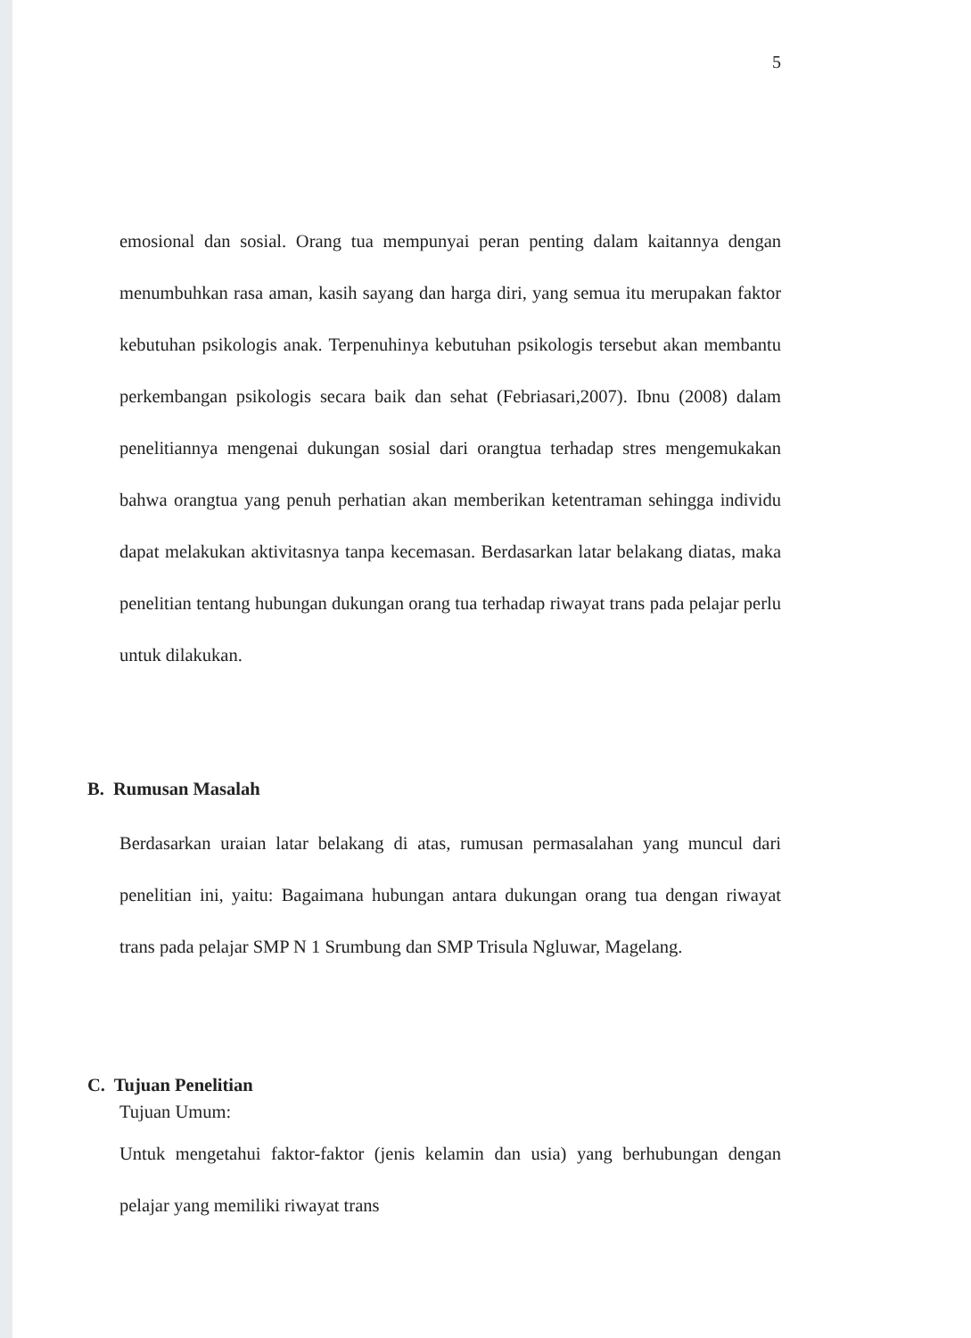5
emosional dan sosial. Orang tua mempunyai peran penting dalam kaitannya dengan menumbuhkan rasa aman, kasih sayang dan harga diri, yang semua itu merupakan faktor kebutuhan psikologis anak. Terpenuhinya kebutuhan psikologis tersebut akan membantu perkembangan psikologis secara baik dan sehat (Febriasari,2007). Ibnu (2008) dalam penelitiannya mengenai dukungan sosial dari orangtua terhadap stres mengemukakan bahwa orangtua yang penuh perhatian akan memberikan ketentraman sehingga individu dapat melakukan aktivitasnya tanpa kecemasan. Berdasarkan latar belakang diatas, maka penelitian tentang hubungan dukungan orang tua terhadap riwayat trans pada pelajar perlu untuk dilakukan.
B. Rumusan Masalah
Berdasarkan uraian latar belakang di atas, rumusan permasalahan yang muncul dari penelitian ini, yaitu: Bagaimana hubungan antara dukungan orang tua dengan riwayat trans pada pelajar SMP N 1 Srumbung dan SMP Trisula Ngluwar, Magelang.
C. Tujuan Penelitian
Tujuan Umum:
Untuk mengetahui faktor-faktor (jenis kelamin dan usia) yang berhubungan dengan pelajar yang memiliki riwayat trans